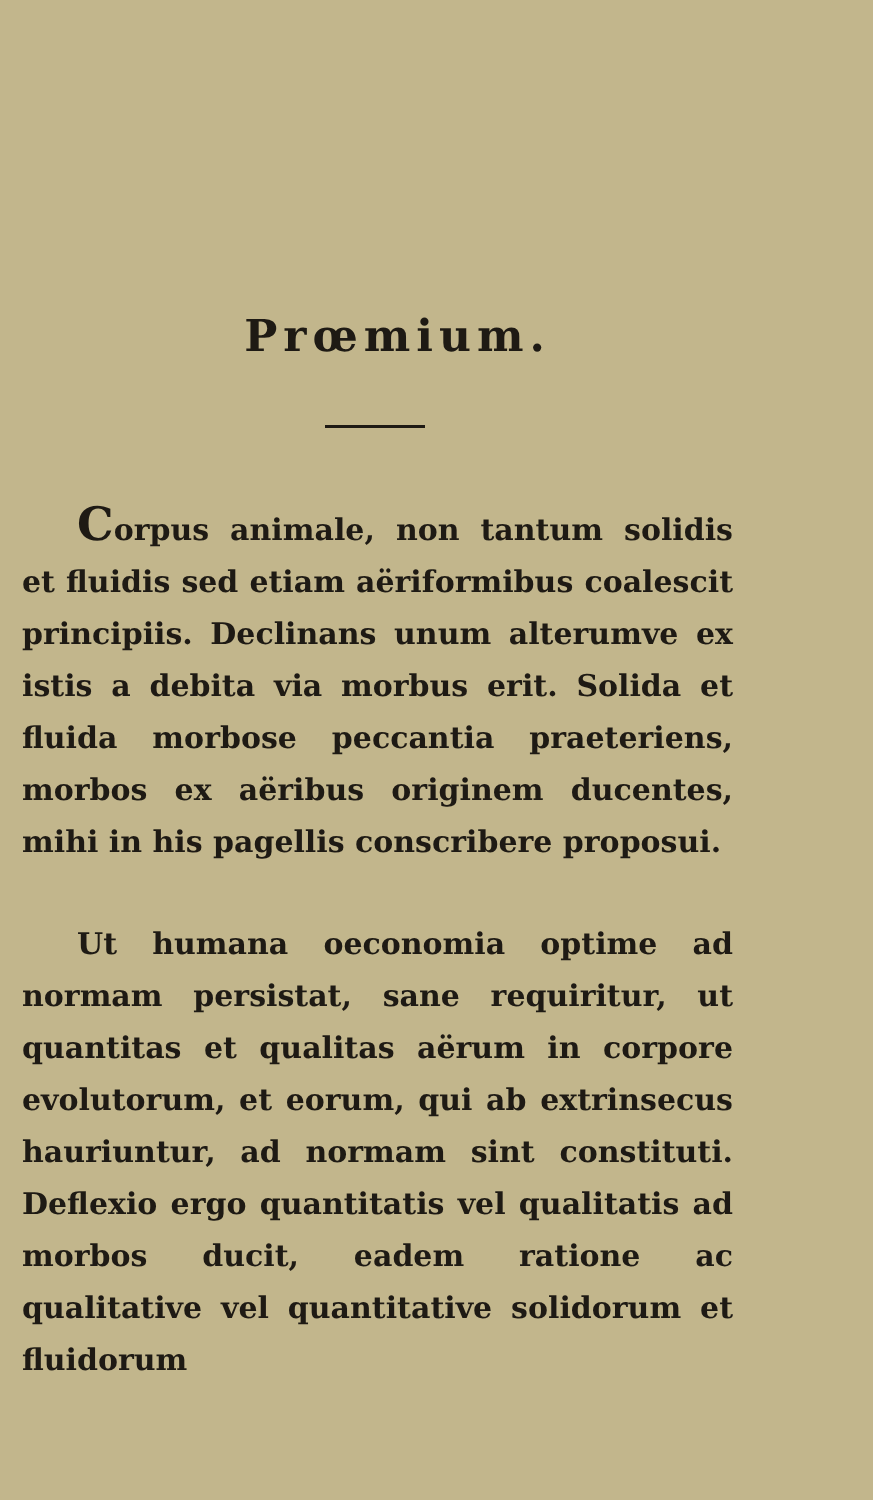Prœmium.
Corpus animale, non tantum solidis et fluidis sed etiam aëriformibus coalescit principiis. Declinans unum alterumve ex istis a debita via morbus erit. Solida et fluida morbose peccantia praeteriens, morbos ex aëribus originem ducentes, mihi in his pagellis conscribere proposui.
Ut humana oeconomia optime ad normam persistat, sane requiritur, ut quantitas et qualitas aërum in corpore evolutorum, et eorum, qui ab extrinsecus hauriuntur, ad normam sint constituti. Deflexio ergo quantitatis vel qualitatis ad morbos ducit, eadem ratione ac qualitative vel quantitative solidorum et fluidorum